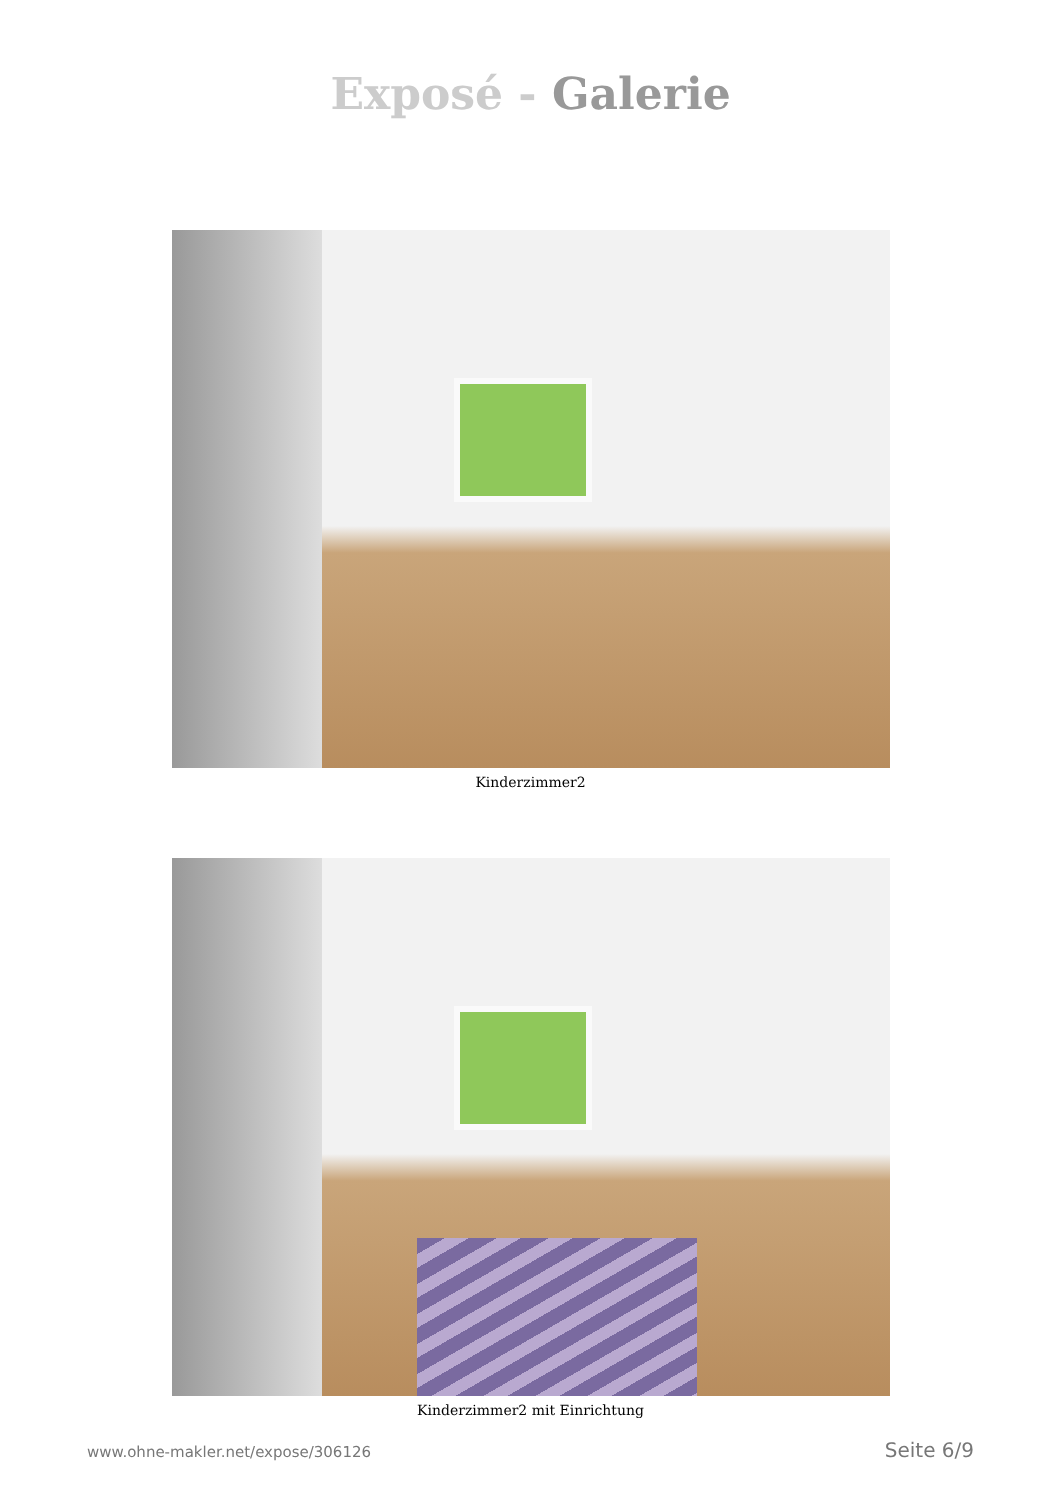Exposé - Galerie
Kinderzimmer2
Kinderzimmer2 mit Einrichtung
www.ohne-makler.net/expose/306126 Seite 6/9